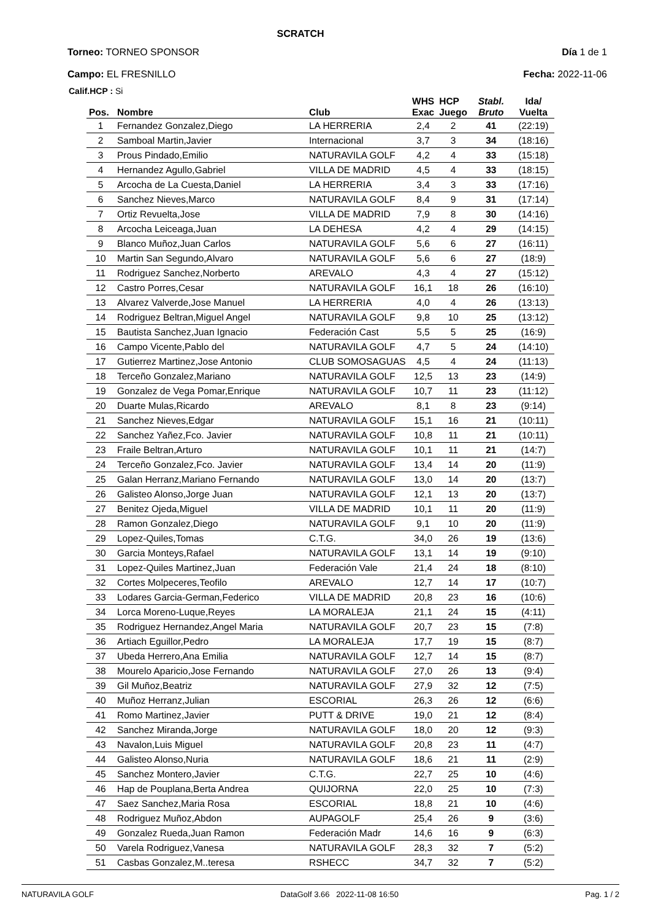SCRATCH
Torneo: TORNEO SPONSOR
Campo: EL FRESNILLO
Día 1 de 1
Fecha: 2022-11-06
Calif.HCP : Si
| Pos. | Nombre | Club | WHS Exac | HCP Juego | Stabl. Bruto | Ida/ Vuelta |
| --- | --- | --- | --- | --- | --- | --- |
| 1 | Fernandez Gonzalez,Diego | LA HERRERIA | 2,4 | 2 | 41 | (22:19) |
| 2 | Samboal Martin,Javier | Internacional | 3,7 | 3 | 34 | (18:16) |
| 3 | Prous Pindado,Emilio | NATURAVILA GOLF | 4,2 | 4 | 33 | (15:18) |
| 4 | Hernandez Agullo,Gabriel | VILLA DE MADRID | 4,5 | 4 | 33 | (18:15) |
| 5 | Arcocha de La Cuesta,Daniel | LA HERRERIA | 3,4 | 3 | 33 | (17:16) |
| 6 | Sanchez Nieves,Marco | NATURAVILA GOLF | 8,4 | 9 | 31 | (17:14) |
| 7 | Ortiz Revuelta,Jose | VILLA DE MADRID | 7,9 | 8 | 30 | (14:16) |
| 8 | Arcocha Leiceaga,Juan | LA DEHESA | 4,2 | 4 | 29 | (14:15) |
| 9 | Blanco Muñoz,Juan Carlos | NATURAVILA GOLF | 5,6 | 6 | 27 | (16:11) |
| 10 | Martin San Segundo,Alvaro | NATURAVILA GOLF | 5,6 | 6 | 27 | (18:9) |
| 11 | Rodriguez Sanchez,Norberto | AREVALO | 4,3 | 4 | 27 | (15:12) |
| 12 | Castro Porres,Cesar | NATURAVILA GOLF | 16,1 | 18 | 26 | (16:10) |
| 13 | Alvarez Valverde,Jose Manuel | LA HERRERIA | 4,0 | 4 | 26 | (13:13) |
| 14 | Rodriguez Beltran,Miguel Angel | NATURAVILA GOLF | 9,8 | 10 | 25 | (13:12) |
| 15 | Bautista Sanchez,Juan Ignacio | Federación Cast | 5,5 | 5 | 25 | (16:9) |
| 16 | Campo Vicente,Pablo del | NATURAVILA GOLF | 4,7 | 5 | 24 | (14:10) |
| 17 | Gutierrez Martinez,Jose Antonio | CLUB SOMOSAGUAS | 4,5 | 4 | 24 | (11:13) |
| 18 | Terceño Gonzalez,Mariano | NATURAVILA GOLF | 12,5 | 13 | 23 | (14:9) |
| 19 | Gonzalez de Vega Pomar,Enrique | NATURAVILA GOLF | 10,7 | 11 | 23 | (11:12) |
| 20 | Duarte Mulas,Ricardo | AREVALO | 8,1 | 8 | 23 | (9:14) |
| 21 | Sanchez Nieves,Edgar | NATURAVILA GOLF | 15,1 | 16 | 21 | (10:11) |
| 22 | Sanchez Yañez,Fco. Javier | NATURAVILA GOLF | 10,8 | 11 | 21 | (10:11) |
| 23 | Fraile Beltran,Arturo | NATURAVILA GOLF | 10,1 | 11 | 21 | (14:7) |
| 24 | Terceño Gonzalez,Fco. Javier | NATURAVILA GOLF | 13,4 | 14 | 20 | (11:9) |
| 25 | Galan Herranz,Mariano Fernando | NATURAVILA GOLF | 13,0 | 14 | 20 | (13:7) |
| 26 | Galisteo Alonso,Jorge Juan | NATURAVILA GOLF | 12,1 | 13 | 20 | (13:7) |
| 27 | Benitez Ojeda,Miguel | VILLA DE MADRID | 10,1 | 11 | 20 | (11:9) |
| 28 | Ramon Gonzalez,Diego | NATURAVILA GOLF | 9,1 | 10 | 20 | (11:9) |
| 29 | Lopez-Quiles,Tomas | C.T.G. | 34,0 | 26 | 19 | (13:6) |
| 30 | Garcia Monteys,Rafael | NATURAVILA GOLF | 13,1 | 14 | 19 | (9:10) |
| 31 | Lopez-Quiles Martinez,Juan | Federación Vale | 21,4 | 24 | 18 | (8:10) |
| 32 | Cortes Molpeceres,Teofilo | AREVALO | 12,7 | 14 | 17 | (10:7) |
| 33 | Lodares Garcia-German,Federico | VILLA DE MADRID | 20,8 | 23 | 16 | (10:6) |
| 34 | Lorca Moreno-Luque,Reyes | LA MORALEJA | 21,1 | 24 | 15 | (4:11) |
| 35 | Rodriguez Hernandez,Angel Maria | NATURAVILA GOLF | 20,7 | 23 | 15 | (7:8) |
| 36 | Artiach Eguillor,Pedro | LA MORALEJA | 17,7 | 19 | 15 | (8:7) |
| 37 | Ubeda Herrero,Ana Emilia | NATURAVILA GOLF | 12,7 | 14 | 15 | (8:7) |
| 38 | Mourelo Aparicio,Jose Fernando | NATURAVILA GOLF | 27,0 | 26 | 13 | (9:4) |
| 39 | Gil Muñoz,Beatriz | NATURAVILA GOLF | 27,9 | 32 | 12 | (7:5) |
| 40 | Muñoz Herranz,Julian | ESCORIAL | 26,3 | 26 | 12 | (6:6) |
| 41 | Romo Martinez,Javier | PUTT & DRIVE | 19,0 | 21 | 12 | (8:4) |
| 42 | Sanchez Miranda,Jorge | NATURAVILA GOLF | 18,0 | 20 | 12 | (9:3) |
| 43 | Navalon,Luis Miguel | NATURAVILA GOLF | 20,8 | 23 | 11 | (4:7) |
| 44 | Galisteo Alonso,Nuria | NATURAVILA GOLF | 18,6 | 21 | 11 | (2:9) |
| 45 | Sanchez Montero,Javier | C.T.G. | 22,7 | 25 | 10 | (4:6) |
| 46 | Hap de Pouplana,Berta Andrea | QUIJORNA | 22,0 | 25 | 10 | (7:3) |
| 47 | Saez Sanchez,Maria Rosa | ESCORIAL | 18,8 | 21 | 10 | (4:6) |
| 48 | Rodriguez Muñoz,Abdon | AUPAGOLF | 25,4 | 26 | 9 | (3:6) |
| 49 | Gonzalez Rueda,Juan Ramon | Federación Madr | 14,6 | 16 | 9 | (6:3) |
| 50 | Varela Rodriguez,Vanesa | NATURAVILA GOLF | 28,3 | 32 | 7 | (5:2) |
| 51 | Casbas Gonzalez,M..teresa | RSHECC | 34,7 | 32 | 7 | (5:2) |
NATURAVILA GOLF DataGolf 3.66 2022-11-08 16:50 Pag. 1 / 2